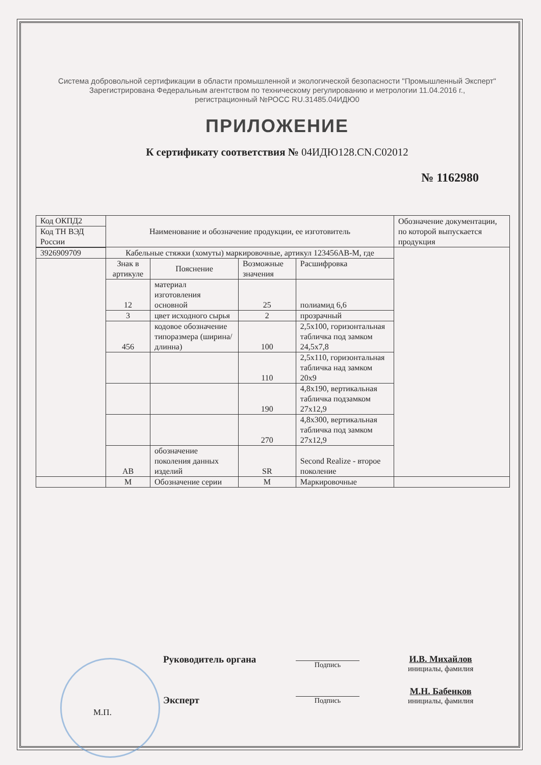Система добровольной сертификации в области промышленной и экологической безопасности "Промышленный Эксперт"
Зарегистрирована Федеральным агентством по техническому регулированию и метрологии 11.04.2016 г.,
регистрационный №РОСС RU.31485.04ИДЮ0
ПРИЛОЖЕНИЕ
К сертификату соответствия № 04ИДЮ128.CN.C02012
№ 1162980
| Код ОКПД2 | Наименование и обозначение продукции, ее изготовитель | | | | Обозначение документации, по которой выпускается продукция |
| Код ТН ВЭД России | | | | | |
| | Кабельные стяжки (хомуты) маркировочные, артикул 123456АВ-М, где | | | | |
| 3926909709 | | | | | |
| | Знак в артикуле | Пояснение | Возможные значения | Расшифровка | |
| | 12 | материал изготовления основной | 25 | полиамид 6,6 | |
| | 3 | цвет исходного сырья | 2 | прозрачный | |
| | 456 | кодовое обозначение типоразмера (ширина/ длинна) | 100 | 2,5x100, горизонтальная табличка под замком 24,5x7,8 | |
| | | | 110 | 2,5x110, горизонтальная табличка над замком 20x9 | |
| | | | 190 | 4,8x190, вертикальная табличка подзамком 27x12,9 | |
| | | | 270 | 4,8x300, вертикальная табличка под замком 27x12,9 | |
| | АВ | обозначение поколения данных изделий | SR | Second Realize - второе поколение | |
| | М | Обозначение серии | М | Маркировочные | |
Руководитель органа
М.П. Эксперт
Руководитель органа Подпись
И.В. Михайлов
инициалы, фамилия
М.П.
Эксперт Подпись
М.Н. Бабенков
инициалы, фамилия